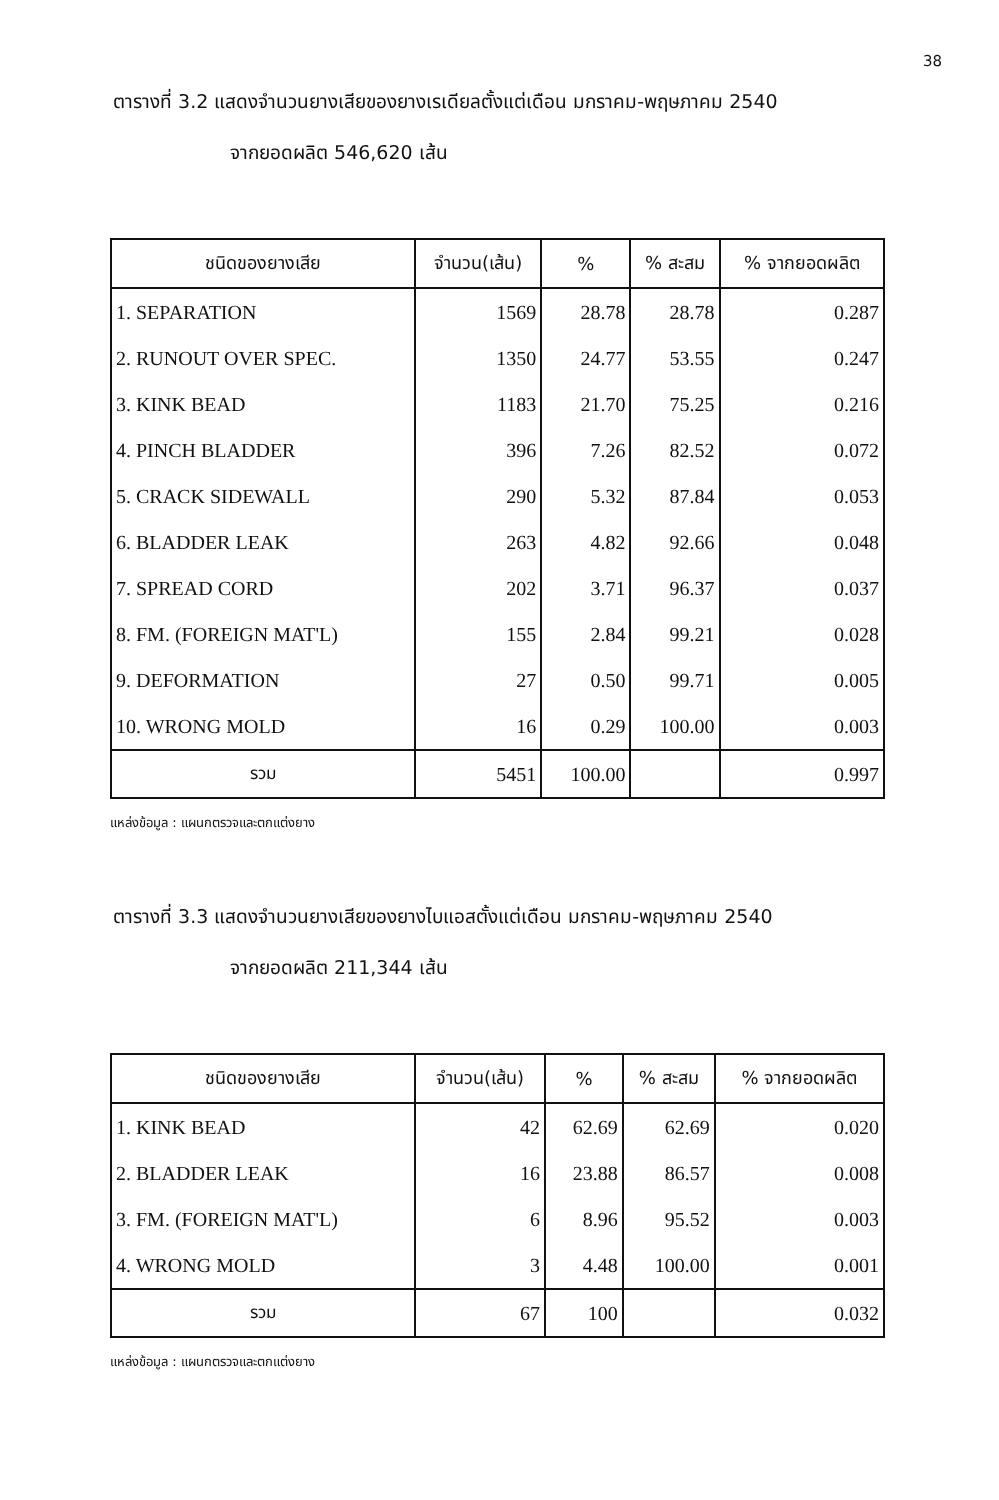38
ตารางที่ 3.2 แสดงจำนวนยางเสียของยางเรเดียลตั้งแต่เดือน มกราคม-พฤษภาคม 2540
จากยอดผลิต 546,620 เส้น
| ชนิดของยางเสีย | จำนวน(เส้น) | % | % สะสม | % จากยอดผลิต |
| --- | --- | --- | --- | --- |
| 1. SEPARATION | 1569 | 28.78 | 28.78 | 0.287 |
| 2. RUNOUT OVER SPEC. | 1350 | 24.77 | 53.55 | 0.247 |
| 3. KINK BEAD | 1183 | 21.70 | 75.25 | 0.216 |
| 4. PINCH BLADDER | 396 | 7.26 | 82.52 | 0.072 |
| 5. CRACK SIDEWALL | 290 | 5.32 | 87.84 | 0.053 |
| 6. BLADDER LEAK | 263 | 4.82 | 92.66 | 0.048 |
| 7. SPREAD CORD | 202 | 3.71 | 96.37 | 0.037 |
| 8. FM. (FOREIGN MAT'L) | 155 | 2.84 | 99.21 | 0.028 |
| 9. DEFORMATION | 27 | 0.50 | 99.71 | 0.005 |
| 10. WRONG MOLD | 16 | 0.29 | 100.00 | 0.003 |
| รวม | 5451 | 100.00 | | 0.997 |
แหล่งข้อมูล : แผนกตรวจและตกแต่งยาง
ตารางที่ 3.3 แสดงจำนวนยางเสียของยางไบแอสตั้งแต่เดือน มกราคม-พฤษภาคม 2540
จากยอดผลิต 211,344 เส้น
| ชนิดของยางเสีย | จำนวน(เส้น) | % | % สะสม | % จากยอดผลิต |
| --- | --- | --- | --- | --- |
| 1. KINK BEAD | 42 | 62.69 | 62.69 | 0.020 |
| 2. BLADDER LEAK | 16 | 23.88 | 86.57 | 0.008 |
| 3. FM. (FOREIGN MAT'L) | 6 | 8.96 | 95.52 | 0.003 |
| 4. WRONG MOLD | 3 | 4.48 | 100.00 | 0.001 |
| รวม | 67 | 100 | | 0.032 |
แหล่งข้อมูล : แผนกตรวจและตกแต่งยาง